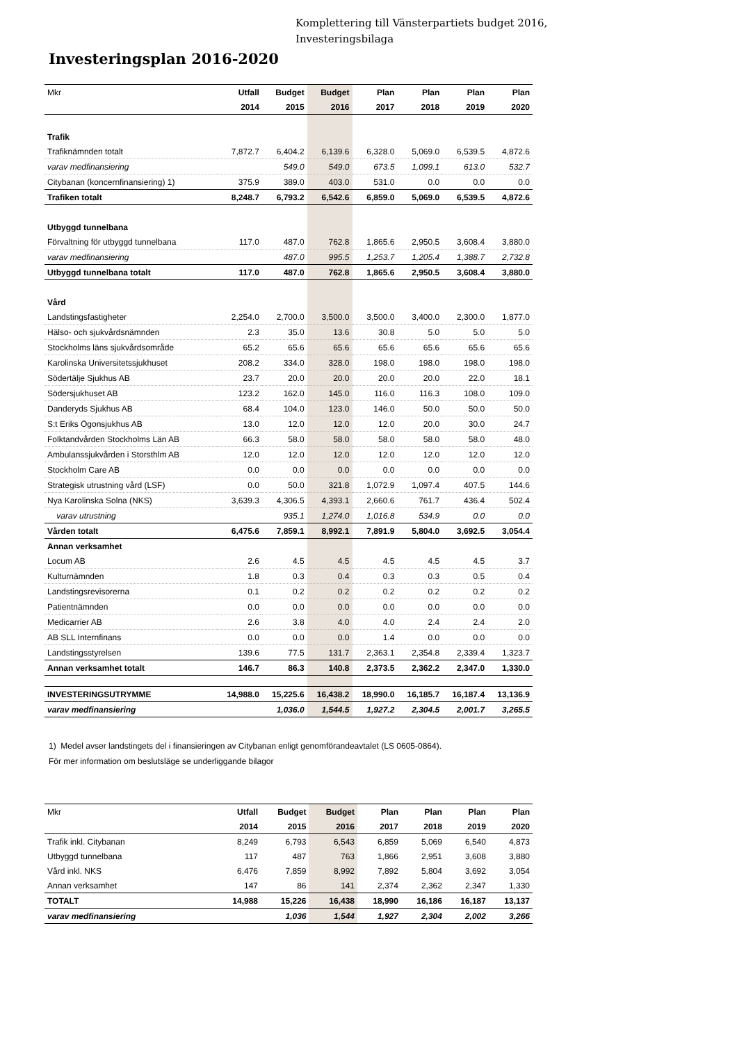Komplettering till Vänsterpartiets budget 2016,
Investeringsbilaga
Investeringsplan 2016-2020
| Mkr | Utfall | Budget | Budget | Plan | Plan | Plan | Plan |
| --- | --- | --- | --- | --- | --- | --- | --- |
| | 2014 | 2015 | 2016 | 2017 | 2018 | 2019 | 2020 |
| Trafik | | | | | | | |
| Trafiknämnden totalt | 7,872.7 | 6,404.2 | 6,139.6 | 6,328.0 | 5,069.0 | 6,539.5 | 4,872.6 |
| varav medfinansiering | | 549.0 | 549.0 | 673.5 | 1,099.1 | 613.0 | 532.7 |
| Citybanan (koncernfinansiering) 1) | 375.9 | 389.0 | 403.0 | 531.0 | 0.0 | 0.0 | 0.0 |
| Trafiken totalt | 8,248.7 | 6,793.2 | 6,542.6 | 6,859.0 | 5,069.0 | 6,539.5 | 4,872.6 |
| Utbyggd tunnelbana | | | | | | | |
| Förvaltning för utbyggd tunnelbana | 117.0 | 487.0 | 762.8 | 1,865.6 | 2,950.5 | 3,608.4 | 3,880.0 |
| varav medfinansiering | | 487.0 | 995.5 | 1,253.7 | 1,205.4 | 1,388.7 | 2,732.8 |
| Utbyggd tunnelbana totalt | 117.0 | 487.0 | 762.8 | 1,865.6 | 2,950.5 | 3,608.4 | 3,880.0 |
| Vård | | | | | | | |
| Landstingsfastigheter | 2,254.0 | 2,700.0 | 3,500.0 | 3,500.0 | 3,400.0 | 2,300.0 | 1,877.0 |
| Hälso- och sjukvårdsnämnden | 2.3 | 35.0 | 13.6 | 30.8 | 5.0 | 5.0 | 5.0 |
| Stockholms läns sjukvårdsområde | 65.2 | 65.6 | 65.6 | 65.6 | 65.6 | 65.6 | 65.6 |
| Karolinska Universitetssjukhuset | 208.2 | 334.0 | 328.0 | 198.0 | 198.0 | 198.0 | 198.0 |
| Södertälje Sjukhus AB | 23.7 | 20.0 | 20.0 | 20.0 | 20.0 | 22.0 | 18.1 |
| Södersjukhuset AB | 123.2 | 162.0 | 145.0 | 116.0 | 116.3 | 108.0 | 109.0 |
| Danderyds Sjukhus AB | 68.4 | 104.0 | 123.0 | 146.0 | 50.0 | 50.0 | 50.0 |
| S:t Eriks Ögonsjukhus AB | 13.0 | 12.0 | 12.0 | 12.0 | 20.0 | 30.0 | 24.7 |
| Folktandvården Stockholms Län AB | 66.3 | 58.0 | 58.0 | 58.0 | 58.0 | 58.0 | 48.0 |
| Ambulanssjukvården i Storsthlm AB | 12.0 | 12.0 | 12.0 | 12.0 | 12.0 | 12.0 | 12.0 |
| Stockholm Care AB | 0.0 | 0.0 | 0.0 | 0.0 | 0.0 | 0.0 | 0.0 |
| Strategisk utrustning vård (LSF) | 0.0 | 50.0 | 321.8 | 1,072.9 | 1,097.4 | 407.5 | 144.6 |
| Nya Karolinska Solna (NKS) | 3,639.3 | 4,306.5 | 4,393.1 | 2,660.6 | 761.7 | 436.4 | 502.4 |
| varav utrustning | | 935.1 | 1,274.0 | 1,016.8 | 534.9 | 0.0 | 0.0 |
| Vården totalt | 6,475.6 | 7,859.1 | 8,992.1 | 7,891.9 | 5,804.0 | 3,692.5 | 3,054.4 |
| Annan verksamhet | | | | | | | |
| Locum AB | 2.6 | 4.5 | 4.5 | 4.5 | 4.5 | 4.5 | 3.7 |
| Kulturnämnden | 1.8 | 0.3 | 0.4 | 0.3 | 0.3 | 0.5 | 0.4 |
| Landstingsrevisorerna | 0.1 | 0.2 | 0.2 | 0.2 | 0.2 | 0.2 | 0.2 |
| Patientnämnden | 0.0 | 0.0 | 0.0 | 0.0 | 0.0 | 0.0 | 0.0 |
| Medicarrier AB | 2.6 | 3.8 | 4.0 | 4.0 | 2.4 | 2.4 | 2.0 |
| AB SLL Internfinans | 0.0 | 0.0 | 0.0 | 1.4 | 0.0 | 0.0 | 0.0 |
| Landstingsstyrelsen | 139.6 | 77.5 | 131.7 | 2,363.1 | 2,354.8 | 2,339.4 | 1,323.7 |
| Annan verksamhet totalt | 146.7 | 86.3 | 140.8 | 2,373.5 | 2,362.2 | 2,347.0 | 1,330.0 |
| INVESTERINGSUTRYMME | 14,988.0 | 15,225.6 | 16,438.2 | 18,990.0 | 16,185.7 | 16,187.4 | 13,136.9 |
| varav medfinansiering | | 1,036.0 | 1,544.5 | 1,927.2 | 2,304.5 | 2,001.7 | 3,265.5 |
1) Medel avser landstingets del i finansieringen av Citybanan enligt genomförandeavtalet (LS 0605-0864).
För mer information om beslutsläge se underliggande bilagor
| Mkr | Utfall | Budget | Budget | Plan | Plan | Plan | Plan |
| --- | --- | --- | --- | --- | --- | --- | --- |
| | 2014 | 2015 | 2016 | 2017 | 2018 | 2019 | 2020 |
| Trafik inkl. Citybanan | 8,249 | 6,793 | 6,543 | 6,859 | 5,069 | 6,540 | 4,873 |
| Utbyggd tunnelbana | 117 | 487 | 763 | 1,866 | 2,951 | 3,608 | 3,880 |
| Vård inkl. NKS | 6,476 | 7,859 | 8,992 | 7,892 | 5,804 | 3,692 | 3,054 |
| Annan verksamhet | 147 | 86 | 141 | 2,374 | 2,362 | 2,347 | 1,330 |
| TOTALT | 14,988 | 15,226 | 16,438 | 18,990 | 16,186 | 16,187 | 13,137 |
| varav medfinansiering | | 1,036 | 1,544 | 1,927 | 2,304 | 2,002 | 3,266 |